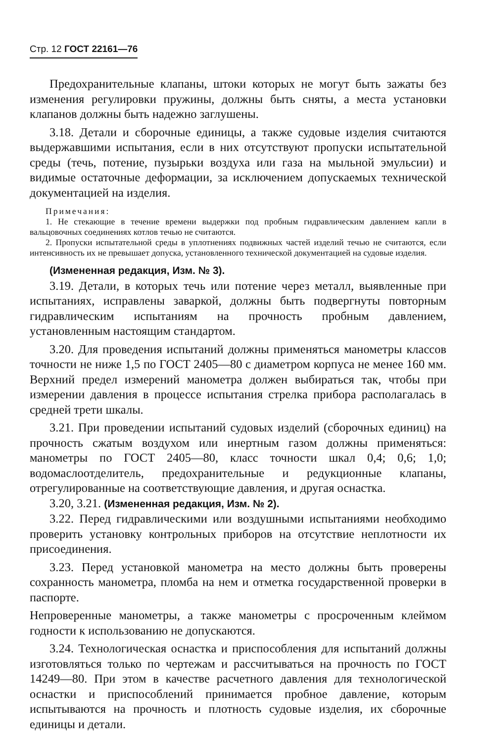Стр. 12 ГОСТ 22161—76
Предохранительные клапаны, штоки которых не могут быть зажаты без изменения регулировки пружины, должны быть сняты, а места установки клапанов должны быть надежно заглушены.
3.18. Детали и сборочные единицы, а также судовые изделия считаются выдержавшими испытания, если в них отсутствуют пропуски испытательной среды (течь, потение, пузырьки воздуха или газа на мыльной эмульсии) и видимые остаточные деформации, за исключением допускаемых технической документацией на изделия.
Примечания:
1. Не стекающие в течение времени выдержки под пробным гидравлическим давлением капли в вальцовочных соединениях котлов течью не считаются.
2. Пропуски испытательной среды в уплотнениях подвижных частей изделий течью не считаются, если интенсивность их не превышает допуска, установленного технической документацией на судовые изделия.
(Измененная редакция, Изм. № 3).
3.19. Детали, в которых течь или потение через металл, выявленные при испытаниях, исправлены заваркой, должны быть подвергнуты повторным гидравлическим испытаниям на прочность пробным давлением, установленным настоящим стандартом.
3.20. Для проведения испытаний должны применяться манометры классов точности не ниже 1,5 по ГОСТ 2405—80 с диаметром корпуса не менее 160 мм. Верхний предел измерений манометра должен выбираться так, чтобы при измерении давления в процессе испытания стрелка прибора располагалась в средней трети шкалы.
3.21. При проведении испытаний судовых изделий (сборочных единиц) на прочность сжатым воздухом или инертным газом должны применяться: манометры по ГОСТ 2405—80, класс точности шкал 0,4; 0,6; 1,0; водомаслоотделитель, предохранительные и редукционные клапаны, отрегулированные на соответствующие давления, и другая оснастка.
3.20, 3.21. (Измененная редакция, Изм. № 2).
3.22. Перед гидравлическими или воздушными испытаниями необходимо проверить установку контрольных приборов на отсутствие неплотности их присоединения.
3.23. Перед установкой манометра на место должны быть проверены сохранность манометра, пломба на нем и отметка государственной проверки в паспорте.
Непроверенные манометры, а также манометры с просроченным клеймом годности к использованию не допускаются.
3.24. Технологическая оснастка и приспособления для испытаний должны изготовляться только по чертежам и рассчитываться на прочность по ГОСТ 14249—80. При этом в качестве расчетного давления для технологической оснастки и приспособлений принимается пробное давление, которым испытываются на прочность и плотность судовые изделия, их сборочные единицы и детали.